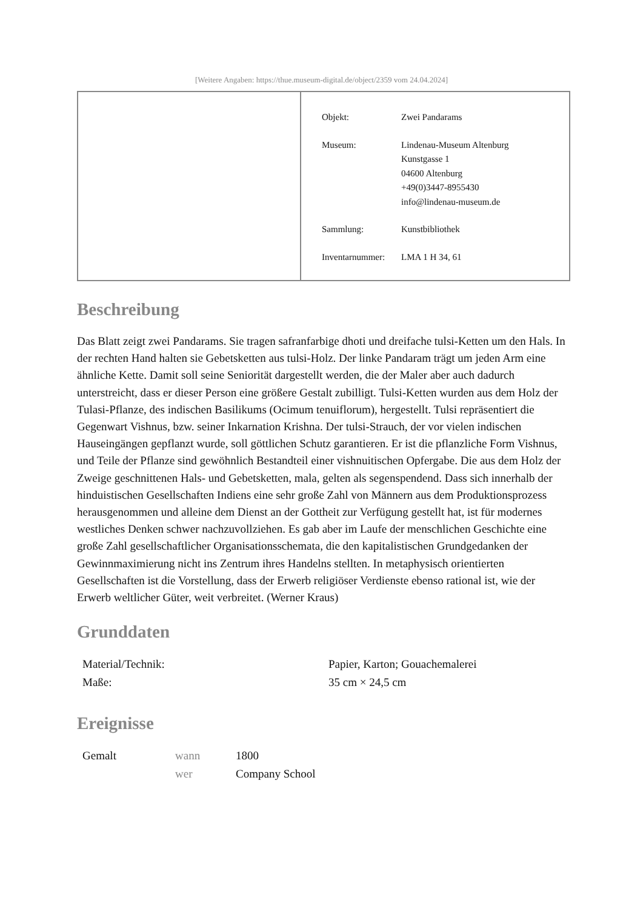[Weitere Angaben: https://thue.museum-digital.de/object/2359 vom 24.04.2024]
| Objekt: | Zwei Pandarams |
| Museum: | Lindenau-Museum Altenburg Kunstgasse 1 04600 Altenburg +49(0)3447-8955430 info@lindenau-museum.de |
| Sammlung: | Kunstbibliothek |
| Inventarnummer: | LMA 1 H 34, 61 |
Beschreibung
Das Blatt zeigt zwei Pandarams. Sie tragen safranfarbige dhoti und dreifache tulsi-Ketten um den Hals. In der rechten Hand halten sie Gebetsketten aus tulsi-Holz. Der linke Pandaram trägt um jeden Arm eine ähnliche Kette. Damit soll seine Seniorität dargestellt werden, die der Maler aber auch dadurch unterstreicht, dass er dieser Person eine größere Gestalt zubilligt. Tulsi-Ketten wurden aus dem Holz der Tulasi-Pflanze, des indischen Basilikums (Ocimum tenuiflorum), hergestellt. Tulsi repräsentiert die Gegenwart Vishnus, bzw. seiner Inkarnation Krishna. Der tulsi-Strauch, der vor vielen indischen Hauseingängen gepflanzt wurde, soll göttlichen Schutz garantieren. Er ist die pflanzliche Form Vishnus, und Teile der Pflanze sind gewöhnlich Bestandteil einer vishnuitischen Opfergabe. Die aus dem Holz der Zweige geschnittenen Hals- und Gebetsketten, mala, gelten als segenspendend. Dass sich innerhalb der hinduistischen Gesellschaften Indiens eine sehr große Zahl von Männern aus dem Produktionsprozess herausgenommen und alleine dem Dienst an der Gottheit zur Verfügung gestellt hat, ist für modernes westliches Denken schwer nachzuvollziehen. Es gab aber im Laufe der menschlichen Geschichte eine große Zahl gesellschaftlicher Organisationsschemata, die den kapitalistischen Grundgedanken der Gewinnmaximierung nicht ins Zentrum ihres Handelns stellten. In metaphysisch orientierten Gesellschaften ist die Vorstellung, dass der Erwerb religiöser Verdienste ebenso rational ist, wie der Erwerb weltlicher Güter, weit verbreitet. (Werner Kraus)
Grunddaten
| Material/Technik: | Papier, Karton; Gouachemalerei |
| Maße: | 35 cm × 24,5 cm |
Ereignisse
| Gemalt | wann | 1800 |
| | wer | Company School |